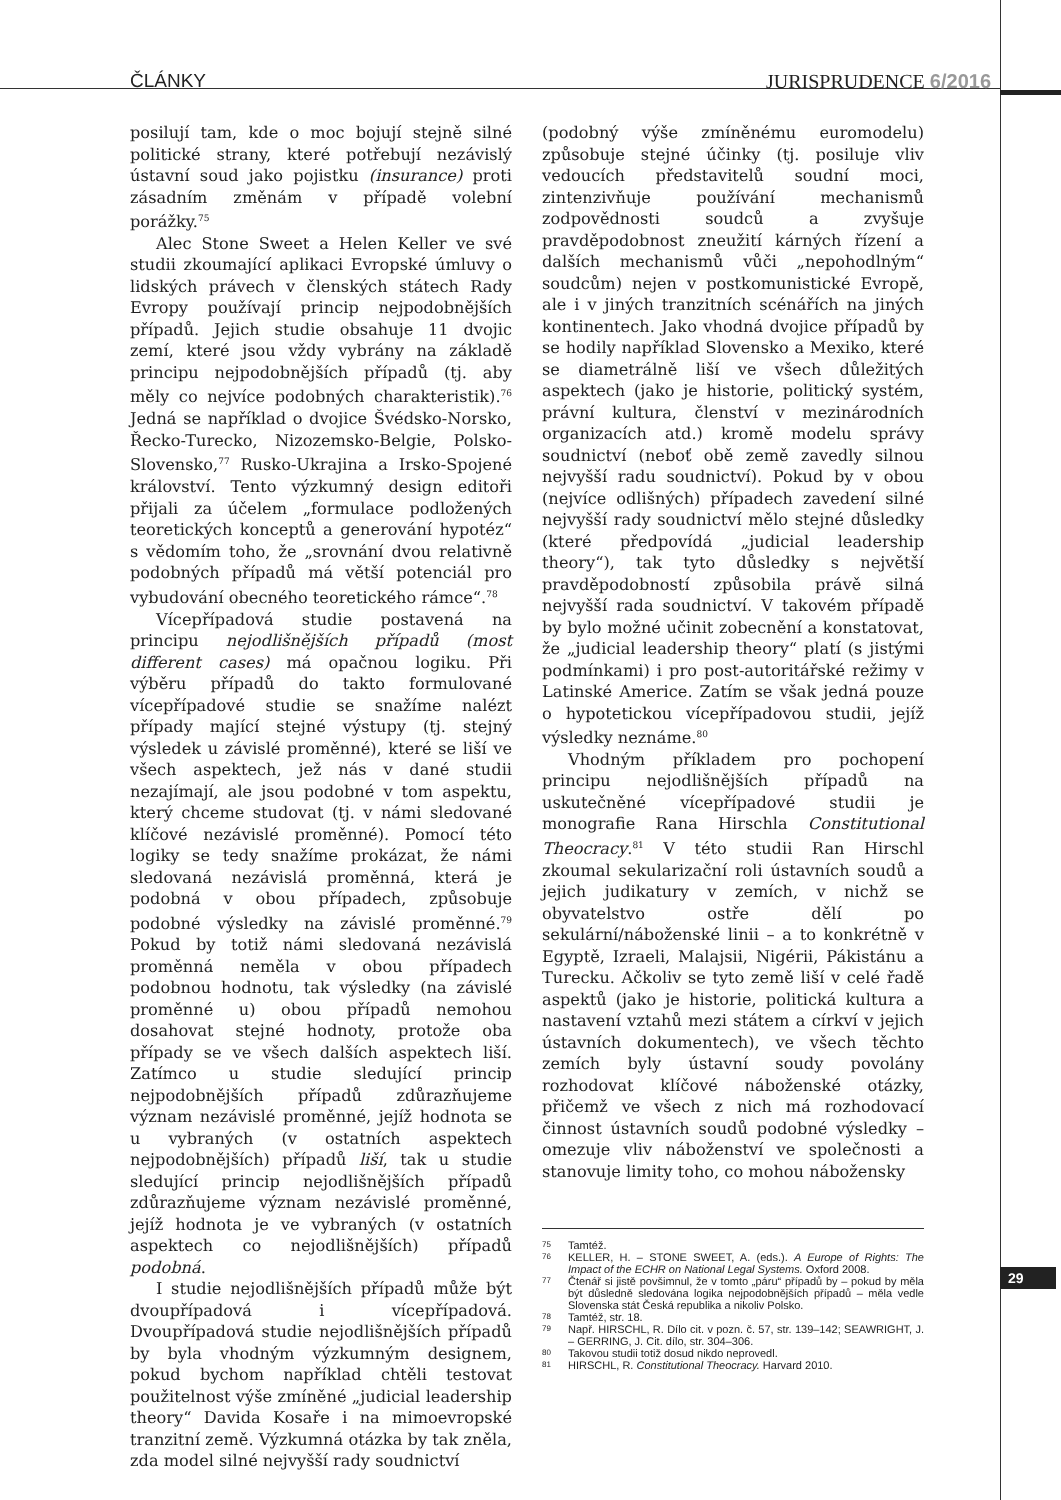ČLÁNKY JURISPRUDENCE 6/2016
posilují tam, kde o moc bojují stejně silné politické strany, které potřebují nezávislý ústavní soud jako pojistku (insurance) proti zásadním změnám v případě volební porážky.<sup>75</sup>
Alec Stone Sweet a Helen Keller ve své studii zkoumající aplikaci Evropské úmluvy o lidských právech v členských státech Rady Evropy používají princip nejpodobnějších případů. Jejich studie obsahuje 11 dvojic zemí, které jsou vždy vybrány na základě principu nejpodobnějších případů (tj. aby měly co nejvíce podobných charakteristik).<sup>76</sup> Jedná se například o dvojice Švédsko-Norsko, Řecko-Turecko, Nizozemsko-Belgie, Polsko-Slovensko,<sup>77</sup> Rusko-Ukrajina a Irsko-Spojené království. Tento výzkumný design editoři přijali za účelem „formulace podložených teoretických konceptů a generování hypotéz“ s vědomím toho, že „srovnání dvou relativně podobných případů má větší potenciál pro vybudování obecného teoretického rámce“.<sup>78</sup>
Vícepřípadová studie postavená na principu nejodlišnějších případů (most different cases) má opačnou logiku. Při výběru případů do takto formulované vícepřípadové studie se snažíme nalézt případy mající stejné výstupy (tj. stejný výsledek u závislé proměnné), které se liší ve všech aspektech, jež nás v dané studii nezajímají, ale jsou podobné v tom aspektu, který chceme studovat (tj. v námi sledované klíčové nezávislé proměnné). Pomocí této logiky se tedy snažíme prokázat, že námi sledovaná nezávislá proměnná, která je podobná v obou případech, způsobuje podobné výsledky na závislé proměnné.<sup>79</sup> Pokud by totiž námi sledovaná nezávislá proměnná neměla v obou případech podobnou hodnotu, tak výsledky (na závislé proměnné u) obou případů nemohou dosahovat stejné hodnoty, protože oba případy se ve všech dalších aspektech liší. Zatímco u studie sledující princip nejpodobnějších případů zdůrazňujeme význam nezávislé proměnné, jejíž hodnota se u vybraných (v ostatních aspektech nejpodobnějších) případů liší, tak u studie sledující princip nejodlišnějších případů zdůrazňujeme význam nezávislé proměnné, jejíž hodnota je ve vybraných (v ostatních aspektech co nejodlišnějších) případů podobná.
I studie nejodlišnějších případů může být dvoupřípadová i vícepřípadová. Dvoupřípadová studie nejodlišnějších případů by byla vhodným výzkumným designem, pokud bychom například chtěli testovat použitelnost výše zmíněné „judicial leadership theory“ Davida Kosaře i na mimoevropské tranzitní země. Výzkumná otázka by tak zněla, zda model silné nejvyšší rady soudnictví
(podobný výše zmíněnému euromodelu) způsobuje stejné účinky (tj. posiluje vliv vedoucích představitelů soudní moci, zintenzivňuje používání mechanismů zodpovědnosti soudců a zvyšuje pravděpodobnost zneužití kárných řízení a dalších mechanismů vůči „nepohodlným“ soudcům) nejen v postkomunistické Evropě, ale i v jiných tranzitních scénářích na jiných kontinentech. Jako vhodná dvojice případů by se hodily například Slovensko a Mexiko, které se diametrálně liší ve všech důležitých aspektech (jako je historie, politický systém, právní kultura, členství v mezinárodních organizacích atd.) kromě modelu správy soudnictví (neboť obě země zavedly silnou nejvyšší radu soudnictví). Pokud by v obou (nejvíce odlišných) případech zavedení silné nejvyšší rady soudnictví mělo stejné důsledky (které předpovídá „judicial leadership theory“), tak tyto důsledky s největší pravděpodobností způsobila právě silná nejvyšší rada soudnictví. V takovém případě by bylo možné učinit zobecnění a konstatovat, že „judicial leadership theory“ platí (s jistými podmínkami) i pro post-autoritářské režimy v Latinské Americe. Zatím se však jedná pouze o hypotetickou vícepřípadovou studii, jejíž výsledky neznáme.<sup>80</sup>
Vhodným příkladem pro pochopení principu nejodlišnějších případů na uskutečněné vícepřípadové studii je monografie Rana Hirschla Constitutional Theocracy.<sup>81</sup> V této studii Ran Hirschl zkoumal sekularizační roli ústavních soudů a jejich judikatury v zemích, v nichž se obyvatelstvo ostře dělí po sekulární/náboženské linii – a to konkrétně v Egyptě, Izraeli, Malajsii, Nigérii, Pákistánu a Turecku. Ačkoliv se tyto země liší v celé řadě aspektů (jako je historie, politická kultura a nastavení vztahů mezi státem a církví v jejich ústavních dokumentech), ve všech těchto zemích byly ústavní soudy povolány rozhodovat klíčové náboženské otázky, přičemž ve všech z nich má rozhodovací činnost ústavních soudů podobné výsledky – omezuje vliv náboženství ve společnosti a stanovuje limity toho, co mohou nábožensky
75 Tamtéž.
76 KELLER, H. – STONE SWEET, A. (eds.). A Europe of Rights: The Impact of the ECHR on National Legal Systems. Oxford 2008.
77 Čtenář si jistě povšimnul, že v tomto „páru“ případů by – pokud by měla být důsledně sledována logika nejpodobnějších případů – měla vedle Slovenska stát Česká republika a nikoliv Polsko.
78 Tamtéž, str. 18.
79 Např. HIRSCHL, R. Dílo cit. v pozn. č. 57, str. 139–142; SEAWRIGHT, J. – GERRING, J. Cit. dílo, str. 304–306.
80 Takovou studii totiž dosud nikdo neprovedl.
81 HIRSCHL, R. Constitutional Theocracy. Harvard 2010.
29